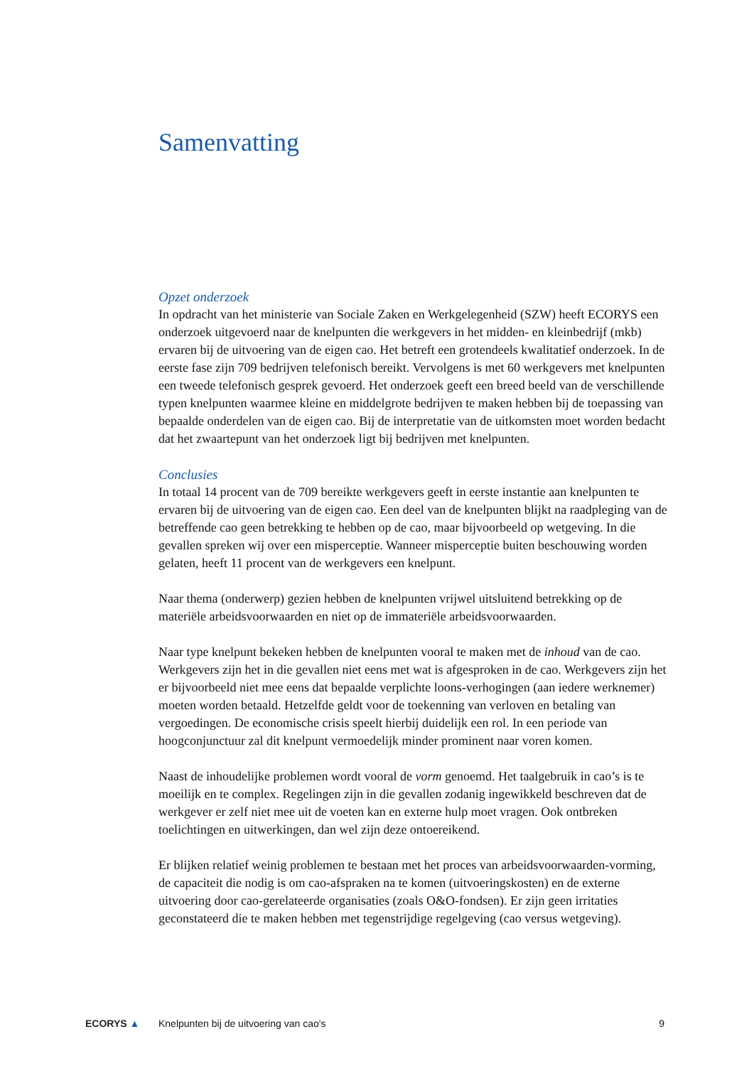Samenvatting
Opzet onderzoek
In opdracht van het ministerie van Sociale Zaken en Werkgelegenheid (SZW) heeft ECORYS een onderzoek uitgevoerd naar de knelpunten die werkgevers in het midden- en kleinbedrijf (mkb) ervaren bij de uitvoering van de eigen cao. Het betreft een grotendeels kwalitatief onderzoek. In de eerste fase zijn 709 bedrijven telefonisch bereikt. Vervolgens is met 60 werkgevers met knelpunten een tweede telefonisch gesprek gevoerd. Het onderzoek geeft een breed beeld van de verschillende typen knelpunten waarmee kleine en middelgrote bedrijven te maken hebben bij de toepassing van bepaalde onderdelen van de eigen cao. Bij de interpretatie van de uitkomsten moet worden bedacht dat het zwaartepunt van het onderzoek ligt bij bedrijven met knelpunten.
Conclusies
In totaal 14 procent van de 709 bereikte werkgevers geeft in eerste instantie aan knelpunten te ervaren bij de uitvoering van de eigen cao. Een deel van de knelpunten blijkt na raadpleging van de betreffende cao geen betrekking te hebben op de cao, maar bijvoorbeeld op wetgeving. In die gevallen spreken wij over een misperceptie. Wanneer misperceptie buiten beschouwing worden gelaten, heeft 11 procent van de werkgevers een knelpunt.
Naar thema (onderwerp) gezien hebben de knelpunten vrijwel uitsluitend betrekking op de materiële arbeidsvoorwaarden en niet op de immateriële arbeidsvoorwaarden.
Naar type knelpunt bekeken hebben de knelpunten vooral te maken met de inhoud van de cao. Werkgevers zijn het in die gevallen niet eens met wat is afgesproken in de cao. Werkgevers zijn het er bijvoorbeeld niet mee eens dat bepaalde verplichte loons-verhogingen (aan iedere werknemer) moeten worden betaald. Hetzelfde geldt voor de toekenning van verloven en betaling van vergoedingen. De economische crisis speelt hierbij duidelijk een rol. In een periode van hoogconjunctuur zal dit knelpunt vermoedelijk minder prominent naar voren komen.
Naast de inhoudelijke problemen wordt vooral de vorm genoemd. Het taalgebruik in cao’s is te moeilijk en te complex. Regelingen zijn in die gevallen zodanig ingewikkeld beschreven dat de werkgever er zelf niet mee uit de voeten kan en externe hulp moet vragen. Ook ontbreken toelichtingen en uitwerkingen, dan wel zijn deze ontoereikend.
Er blijken relatief weinig problemen te bestaan met het proces van arbeidsvoorwaarden-vorming, de capaciteit die nodig is om cao-afspraken na te komen (uitvoeringskosten) en de externe uitvoering door cao-gerelateerde organisaties (zoals O&O-fondsen). Er zijn geen irritaties geconstateerd die te maken hebben met tegenstrijdige regelgeving (cao versus wetgeving).
ECORYS ▲
Knelpunten bij de uitvoering van cao's
9